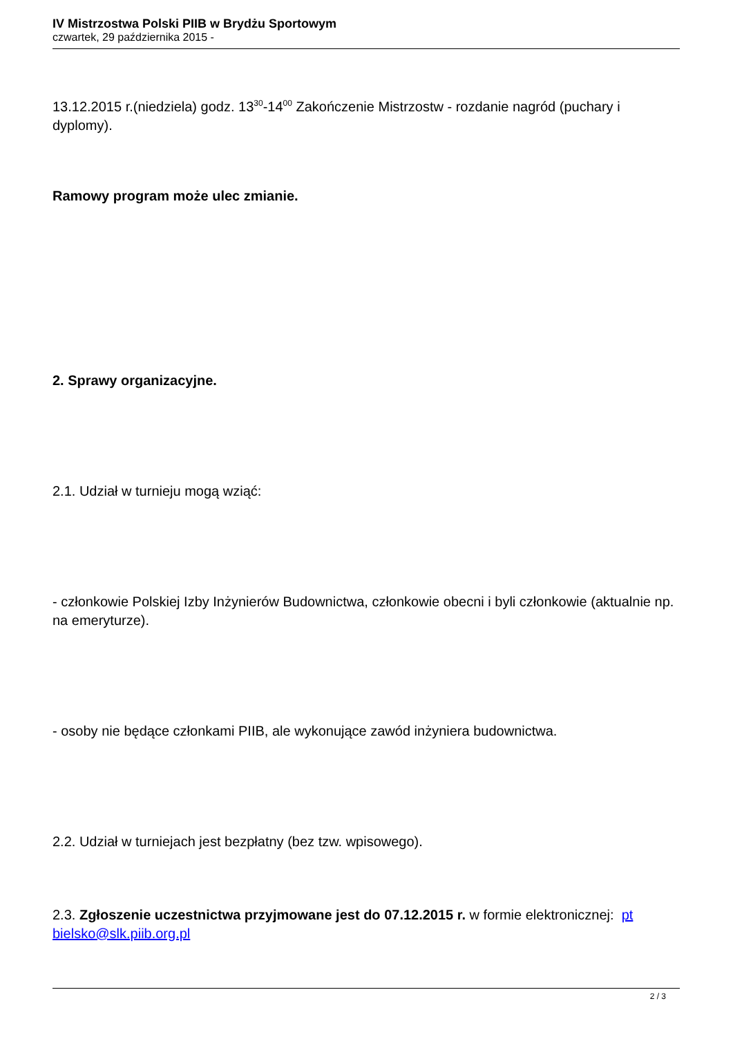IV Mistrzostwa Polski PIIB w Brydżu Sportowym
czwartek, 29 października 2015 -
13.12.2015 r.(niedziela) godz. 13<sup>30</sup>-14<sup>00</sup> Zakończenie Mistrzostw - rozdanie nagród (puchary i dyplomy).
Ramowy program może ulec zmianie.
2. Sprawy organizacyjne.
2.1. Udział w turnieju mogą wziąć:
- członkowie Polskiej Izby Inżynierów Budownictwa, członkowie obecni i byli członkowie (aktualnie np. na emeryturze).
- osoby nie będące członkami PIIB, ale wykonujące zawód inżyniera budownictwa.
2.2. Udział w turniejach jest bezpłatny (bez tzw. wpisowego).
2.3. Zgłoszenie uczestnictwa przyjmowane jest do 07.12.2015 r. w formie elektronicznej: pt bielsko@slk.piib.org.pl
2 / 3